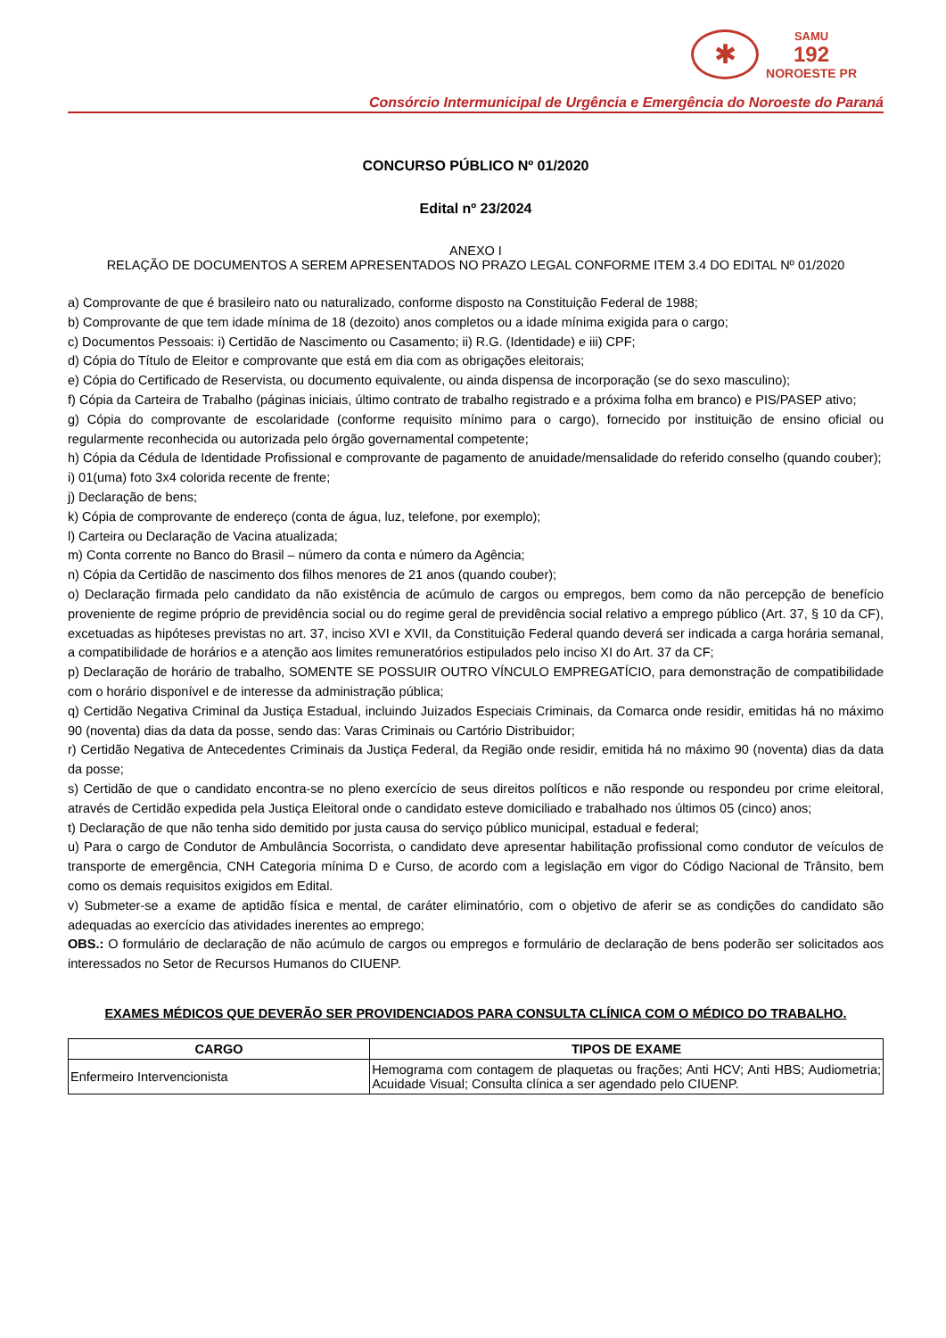✱
SAMU
192
NOROESTE PR
Consórcio Intermunicipal de Urgência e Emergência do Noroeste do Paraná
CONCURSO PÚBLICO Nº 01/2020
Edital nº 23/2024
ANEXO I
RELAÇÃO DE DOCUMENTOS A SEREM APRESENTADOS NO PRAZO LEGAL CONFORME ITEM 3.4 DO EDITAL Nº 01/2020
a) Comprovante de que é brasileiro nato ou naturalizado, conforme disposto na Constituição Federal de 1988;
b) Comprovante de que tem idade mínima de 18 (dezoito) anos completos ou a idade mínima exigida para o cargo;
c) Documentos Pessoais: i) Certidão de Nascimento ou Casamento; ii) R.G. (Identidade) e iii) CPF;
d) Cópia do Título de Eleitor e comprovante que está em dia com as obrigações eleitorais;
e) Cópia do Certificado de Reservista, ou documento equivalente, ou ainda dispensa de incorporação (se do sexo masculino);
f) Cópia da Carteira de Trabalho (páginas iniciais, último contrato de trabalho registrado e a próxima folha em branco) e PIS/PASEP ativo;
g) Cópia do comprovante de escolaridade (conforme requisito mínimo para o cargo), fornecido por instituição de ensino oficial ou regularmente reconhecida ou autorizada pelo órgão governamental competente;
h) Cópia da Cédula de Identidade Profissional e comprovante de pagamento de anuidade/mensalidade do referido conselho (quando couber);
i) 01(uma) foto 3x4 colorida recente de frente;
j) Declaração de bens;
k) Cópia de comprovante de endereço (conta de água, luz, telefone, por exemplo);
l) Carteira ou Declaração de Vacina atualizada;
m) Conta corrente no Banco do Brasil – número da conta e número da Agência;
n) Cópia da Certidão de nascimento dos filhos menores de 21 anos (quando couber);
o) Declaração firmada pelo candidato da não existência de acúmulo de cargos ou empregos, bem como da não percepção de benefício proveniente de regime próprio de previdência social ou do regime geral de previdência social relativo a emprego público (Art. 37, § 10 da CF), excetuadas as hipóteses previstas no art. 37, inciso XVI e XVII, da Constituição Federal quando deverá ser indicada a carga horária semanal, a compatibilidade de horários e a atenção aos limites remuneratórios estipulados pelo inciso XI do Art. 37 da CF;
p) Declaração de horário de trabalho, SOMENTE SE POSSUIR OUTRO VÍNCULO EMPREGATÍCIO, para demonstração de compatibilidade com o horário disponível e de interesse da administração pública;
q) Certidão Negativa Criminal da Justiça Estadual, incluindo Juizados Especiais Criminais, da Comarca onde residir, emitidas há no máximo 90 (noventa) dias da data da posse, sendo das: Varas Criminais ou Cartório Distribuidor;
r) Certidão Negativa de Antecedentes Criminais da Justiça Federal, da Região onde residir, emitida há no máximo 90 (noventa) dias da data da posse;
s) Certidão de que o candidato encontra-se no pleno exercício de seus direitos políticos e não responde ou respondeu por crime eleitoral, através de Certidão expedida pela Justiça Eleitoral onde o candidato esteve domiciliado e trabalhado nos últimos 05 (cinco) anos;
t) Declaração de que não tenha sido demitido por justa causa do serviço público municipal, estadual e federal;
u) Para o cargo de Condutor de Ambulância Socorrista, o candidato deve apresentar habilitação profissional como condutor de veículos de transporte de emergência, CNH Categoria mínima D e Curso, de acordo com a legislação em vigor do Código Nacional de Trânsito, bem como os demais requisitos exigidos em Edital.
v) Submeter-se a exame de aptidão física e mental, de caráter eliminatório, com o objetivo de aferir se as condições do candidato são adequadas ao exercício das atividades inerentes ao emprego;
OBS.: O formulário de declaração de não acúmulo de cargos ou empregos e formulário de declaração de bens poderão ser solicitados aos interessados no Setor de Recursos Humanos do CIUENP.
EXAMES MÉDICOS QUE DEVERÃO SER PROVIDENCIADOS PARA CONSULTA CLÍNICA COM O MÉDICO DO TRABALHO.
| CARGO | TIPOS DE EXAME |
| --- | --- |
| Enfermeiro Intervencionista | Hemograma com contagem de plaquetas ou frações; Anti HCV; Anti HBS; Audiometria; Acuidade Visual; Consulta clínica a ser agendado pelo CIUENP. |